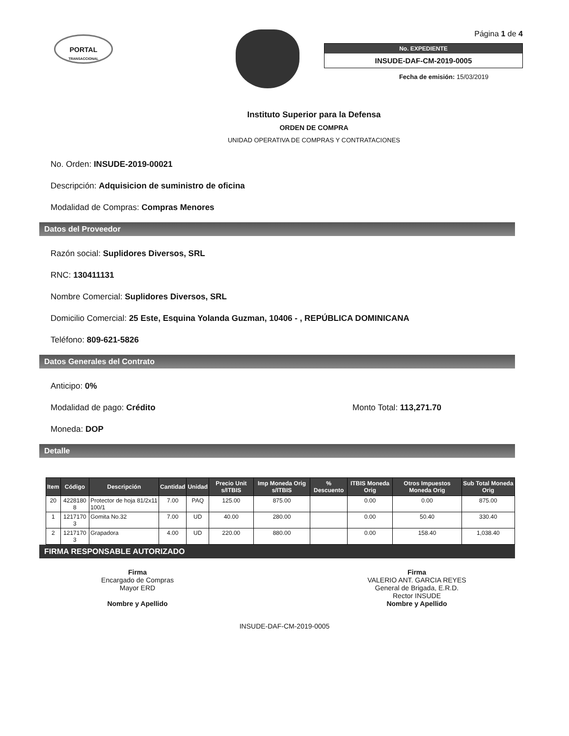PORTAL
TRANSACCIONAL
Página 1 de 4
No. EXPEDIENTE
INSUDE-DAF-CM-2019-0005
Fecha de emisión: 15/03/2019
Instituto Superior para la Defensa
ORDEN DE COMPRA
UNIDAD OPERATIVA DE COMPRAS Y CONTRATACIONES
No. Orden: INSUDE-2019-00021
Descripción: Adquisicion de suministro de oficina
Modalidad de Compras: Compras Menores
Datos del Proveedor
Razón social: Suplidores Diversos, SRL
RNC: 130411131
Nombre Comercial: Suplidores Diversos, SRL
Domicilio Comercial: 25 Este, Esquina Yolanda Guzman, 10406 - , REPÚBLICA DOMINICANA
Teléfono: 809-621-5826
Datos Generales del Contrato
Anticipo: 0%
Modalidad de pago: Crédito Monto Total: 113,271.70
Moneda: DOP
Detalle
| Item | Código | Descripción | Cantidad | Unidad | Precio Unit s/ITBIS | Imp Moneda Orig s/ITBIS | % Descuento | ITBIS Moneda Orig | Otros Impuestos Moneda Orig | Sub Total Moneda Orig |
| --- | --- | --- | --- | --- | --- | --- | --- | --- | --- | --- |
| 20 | 4228180 8 | Protector de hoja 81/2x11 100/1 | 7.00 | PAQ | 125.00 | 875.00 | | 0.00 | 0.00 | 875.00 |
| 1 | 1217170 3 | Gomita No.32 | 7.00 | UD | 40.00 | 280.00 | | 0.00 | 50.40 | 330.40 |
| 2 | 1217170 3 | Grapadora | 4.00 | UD | 220.00 | 880.00 | | 0.00 | 158.40 | 1,038.40 |
FIRMA RESPONSABLE AUTORIZADO
Firma
Encargado de Compras
Mayor ERD
Nombre y Apellido
Firma
VALERIO ANT. GARCIA REYES
General de Brigada, E.R.D.
Rector INSUDE
Nombre y Apellido
INSUDE-DAF-CM-2019-0005